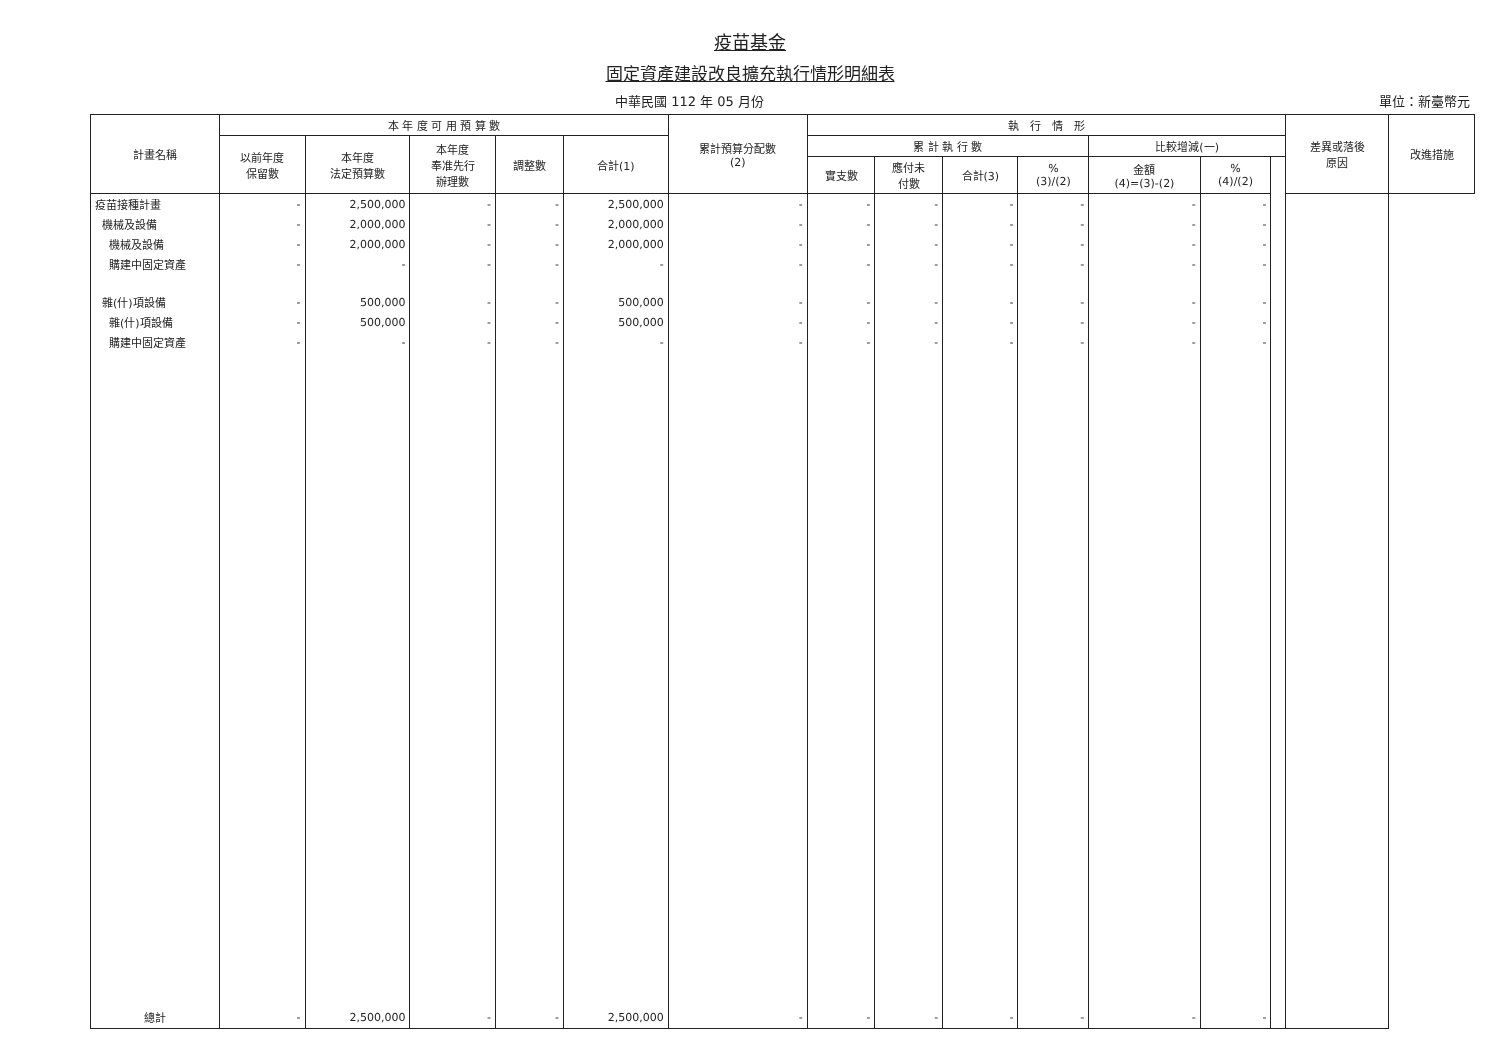疫苗基金
固定資產建設改良擴充執行情形明細表
中華民國 112 年 05 月份 單位：新臺幣元
| 計畫名稱 | 本 年 度 可 用 預 算 數 | | | | | 累計預算分配數 (2) | 執 行 情 形 | | | | | | | 差異或落後 原因 | 改進措施 |
| --- | --- | --- | --- | --- | --- | --- | --- | --- | --- | --- | --- | --- | --- | --- | --- |
| | 以前年度 保留數 | 本年度 法定預算數 | 本年度 奉准先行 辦理數 | 調整數 | 合計(1) | | 累 計 執 行 數 | | | | 比較增減(一) | | | | |
| | | | | | | | 實支數 | 應付未 付數 | 合計(3) | % (3)/(2) | 金額 (4)=(3)-(2) | % (4)/(2) | | | |
| 疫苗接種計畫 | - | 2,500,000 | - | - | 2,500,000 | - | - | - | - | - | - | - | | | |
| 機械及設備 | - | 2,000,000 | - | - | 2,000,000 | - | - | - | - | - | - | - | | | |
| 機械及設備 | - | 2,000,000 | - | - | 2,000,000 | - | - | - | - | - | - | - | | | |
| 購建中固定資產 | - | - | - | - | - | - | - | - | - | - | - | - | | | |
| 雜(什)項設備 | - | 500,000 | - | - | 500,000 | - | - | - | - | - | - | - | | | |
| 雜(什)項設備 | - | 500,000 | - | - | 500,000 | - | - | - | - | - | - | - | | | |
| 購建中固定資產 | - | - | - | - | - | - | - | - | - | - | - | - | | | |
| 總計 | - | 2,500,000 | - | - | 2,500,000 | - | - | - | - | - | - | - | | | |